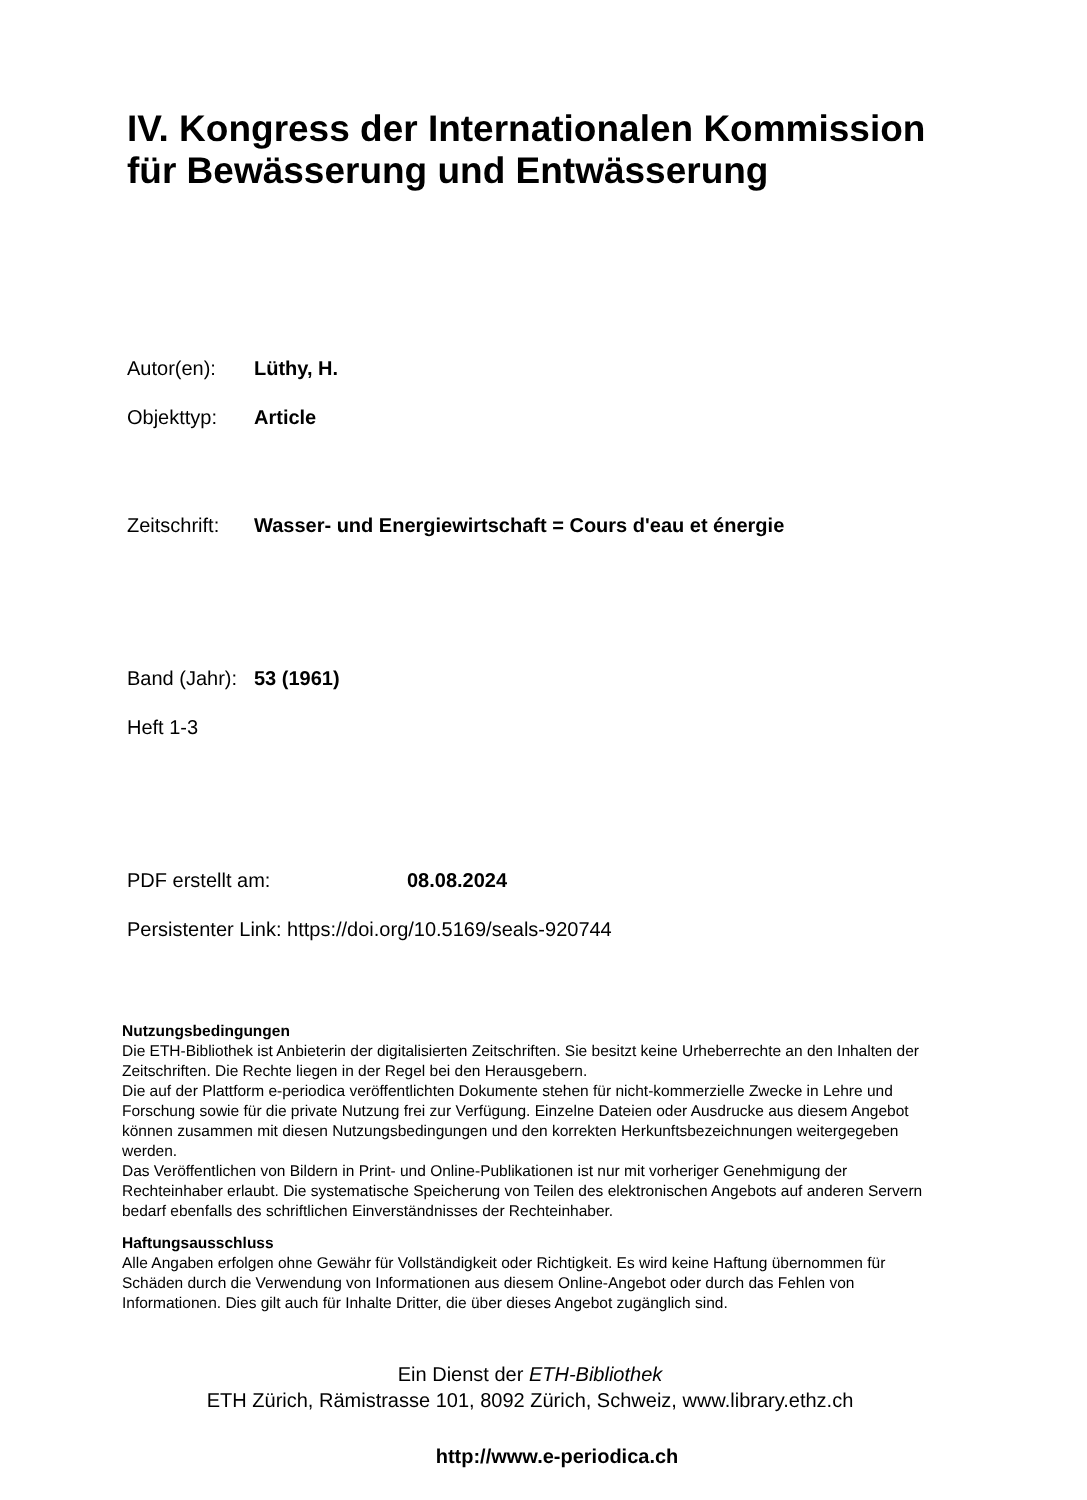IV. Kongress der Internationalen Kommission für Bewässerung und Entwässerung
Autor(en): Lüthy, H.
Objekttyp: Article
Zeitschrift: Wasser- und Energiewirtschaft = Cours d'eau et énergie
Band (Jahr): 53 (1961)
Heft 1-3
PDF erstellt am: 08.08.2024
Persistenter Link: https://doi.org/10.5169/seals-920744
Nutzungsbedingungen
Die ETH-Bibliothek ist Anbieterin der digitalisierten Zeitschriften. Sie besitzt keine Urheberrechte an den Inhalten der Zeitschriften. Die Rechte liegen in der Regel bei den Herausgebern.
Die auf der Plattform e-periodica veröffentlichten Dokumente stehen für nicht-kommerzielle Zwecke in Lehre und Forschung sowie für die private Nutzung frei zur Verfügung. Einzelne Dateien oder Ausdrucke aus diesem Angebot können zusammen mit diesen Nutzungsbedingungen und den korrekten Herkunftsbezeichnungen weitergegeben werden.
Das Veröffentlichen von Bildern in Print- und Online-Publikationen ist nur mit vorheriger Genehmigung der Rechteinhaber erlaubt. Die systematische Speicherung von Teilen des elektronischen Angebots auf anderen Servern bedarf ebenfalls des schriftlichen Einverständnisses der Rechteinhaber.
Haftungsausschluss
Alle Angaben erfolgen ohne Gewähr für Vollständigkeit oder Richtigkeit. Es wird keine Haftung übernommen für Schäden durch die Verwendung von Informationen aus diesem Online-Angebot oder durch das Fehlen von Informationen. Dies gilt auch für Inhalte Dritter, die über dieses Angebot zugänglich sind.
Ein Dienst der ETH-Bibliothek
ETH Zürich, Rämistrasse 101, 8092 Zürich, Schweiz, www.library.ethz.ch
http://www.e-periodica.ch